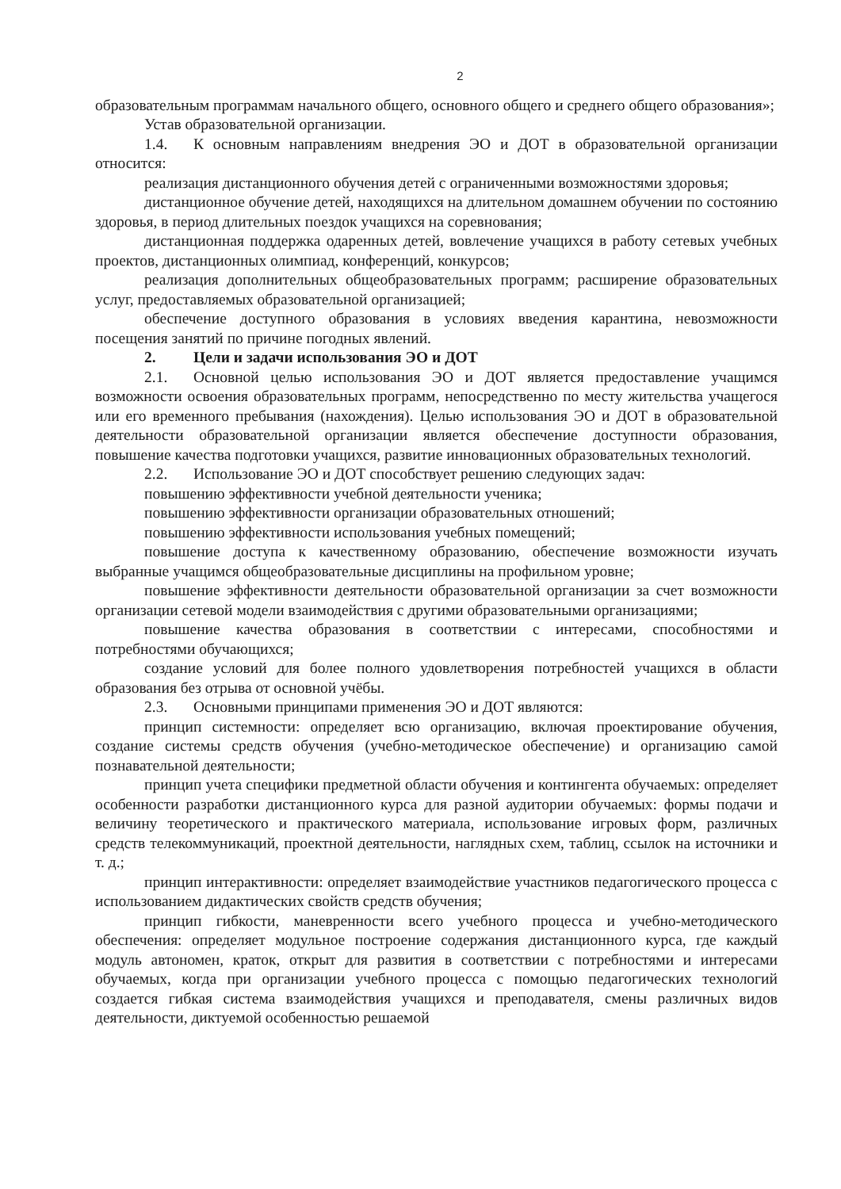2
образовательным программам начального общего, основного общего и среднего общего образования»;
Устав образовательной организации.
1.4. К основным направлениям внедрения ЭО и ДОТ в образовательной организации относится:
реализация дистанционного обучения детей с ограниченными возможностями здоровья;
дистанционное обучение детей, находящихся на длительном домашнем обучении по состоянию здоровья, в период длительных поездок учащихся на соревнования;
дистанционная поддержка одаренных детей, вовлечение учащихся в работу сетевых учебных проектов, дистанционных олимпиад, конференций, конкурсов;
реализация дополнительных общеобразовательных программ; расширение образовательных услуг, предоставляемых образовательной организацией;
обеспечение доступного образования в условиях введения карантина, невозможности посещения занятий по причине погодных явлений.
2. Цели и задачи использования ЭО и ДОТ
2.1. Основной целью использования ЭО и ДОТ является предоставление учащимся возможности освоения образовательных программ, непосредственно по месту жительства учащегося или его временного пребывания (нахождения). Целью использования ЭО и ДОТ в образовательной деятельности образовательной организации является обеспечение доступности образования, повышение качества подготовки учащихся, развитие инновационных образовательных технологий.
2.2. Использование ЭО и ДОТ способствует решению следующих задач:
повышению эффективности учебной деятельности ученика;
повышению эффективности организации образовательных отношений;
повышению эффективности использования учебных помещений;
повышение доступа к качественному образованию, обеспечение возможности изучать выбранные учащимся общеобразовательные дисциплины на профильном уровне;
повышение эффективности деятельности образовательной организации за счет возможности организации сетевой модели взаимодействия с другими образовательными организациями;
повышение качества образования в соответствии с интересами, способностями и потребностями обучающихся;
создание условий для более полного удовлетворения потребностей учащихся в области образования без отрыва от основной учёбы.
2.3. Основными принципами применения ЭО и ДОТ являются:
принцип системности: определяет всю организацию, включая проектирование обучения, создание системы средств обучения (учебно-методическое обеспечение) и организацию самой познавательной деятельности;
принцип учета специфики предметной области обучения и контингента обучаемых: определяет особенности разработки дистанционного курса для разной аудитории обучаемых: формы подачи и величину теоретического и практического материала, использование игровых форм, различных средств телекоммуникаций, проектной деятельности, наглядных схем, таблиц, ссылок на источники и т. д.;
принцип интерактивности: определяет взаимодействие участников педагогического процесса с использованием дидактических свойств средств обучения;
принцип гибкости, маневренности всего учебного процесса и учебно-методического обеспечения: определяет модульное построение содержания дистанционного курса, где каждый модуль автономен, краток, открыт для развития в соответствии с потребностями и интересами обучаемых, когда при организации учебного процесса с помощью педагогических технологий создается гибкая система взаимодействия учащихся и преподавателя, смены различных видов деятельности, диктуемой особенностью решаемой